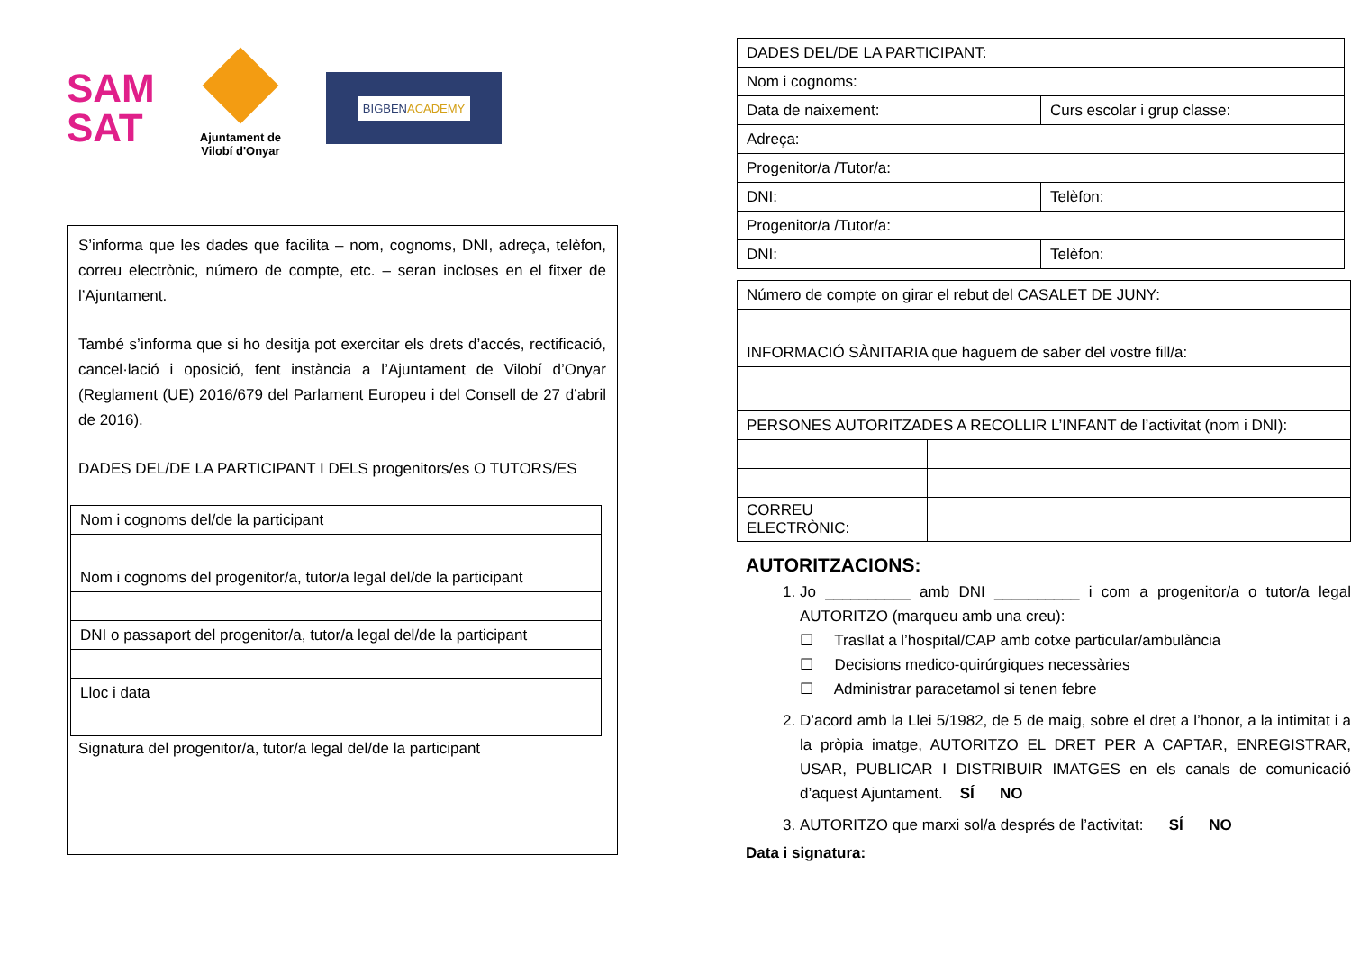SAM
SAT
Ajuntament de
Vilobí d'Onyar
BIGBENACADEMY
S’informa que les dades que facilita – nom, cognoms, DNI, adreça, telèfon, correu electrònic, número de compte, etc. – seran incloses en el fitxer de l’Ajuntament.
També s’informa que si ho desitja pot exercitar els drets d’accés, rectificació, cancel·lació i oposició, fent instància a l’Ajuntament de Vilobí d’Onyar (Reglament (UE) 2016/679 del Parlament Europeu i del Consell de 27 d’abril de 2016).
DADES DEL/DE LA PARTICIPANT I DELS progenitors/es O TUTORS/ES
| Nom i cognoms del/de la participant |
| Nom i cognoms del progenitor/a, tutor/a legal del/de la participant |
| DNI o passaport del progenitor/a, tutor/a legal del/de la participant |
| Lloc i data |
Signatura del progenitor/a, tutor/a legal del/de la participant
| DADES DEL/DE LA PARTICIPANT: | |
| Nom i cognoms: | |
| Data de naixement: | Curs escolar i grup classe: |
| Adreça: | |
| Progenitor/a /Tutor/a: | |
| DNI: | Telèfon: |
| Progenitor/a /Tutor/a: | |
| DNI: | Telèfon: |
| Número de compte on girar el rebut del CASALET DE JUNY: | | |
| INFORMACIÓ SÀNITARIA que haguem de saber del vostre fill/a: | | |
| PERSONES AUTORITZADES A RECOLLIR L’INFANT de l’activitat (nom i DNI): | | |
| CORREU ELECTRÒNIC: | | |
AUTORITZACIONS:
1. Jo __________ amb DNI __________ i com a progenitor/a o tutor/a legal AUTORITZO (marqueu amb una creu):
☐ Trasllat a l’hospital/CAP amb cotxe particular/ambulància
☐ Decisions medico-quirúrgiques necessàries
☐ Administrar paracetamol si tenen febre
2. D’acord amb la Llei 5/1982, de 5 de maig, sobre el dret a l’honor, a la intimitat i a la pròpia imatge, AUTORITZO EL DRET PER A CAPTAR, ENREGISTRAR, USAR, PUBLICAR I DISTRIBUIR IMATGES en els canals de comunicació d’aquest Ajuntament. SÍ NO
3. AUTORITZO que marxi sol/a després de l’activitat: SÍ NO
Data i signatura: